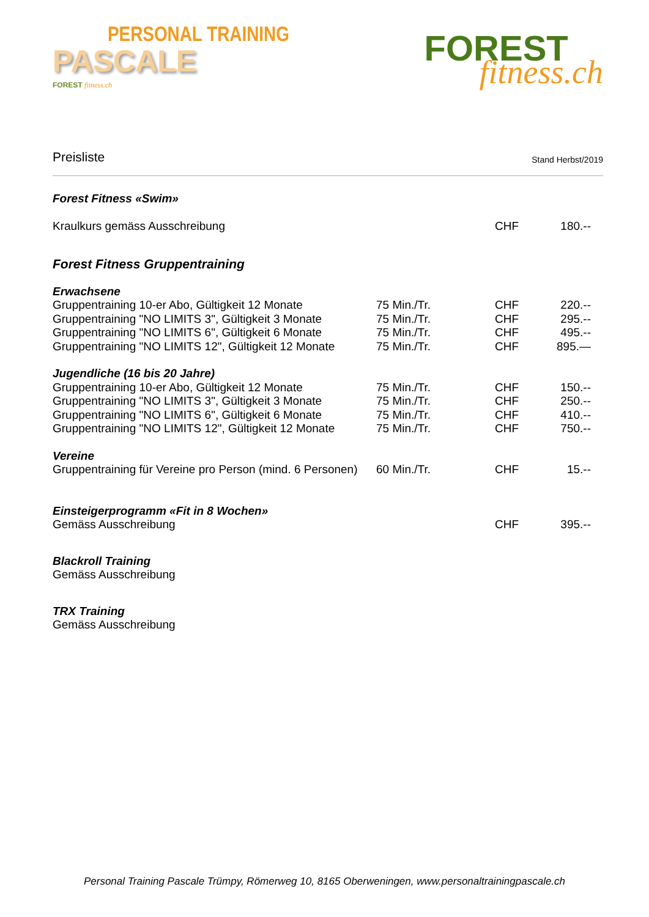PERSONAL TRAINING
PASCALE
FOREST fitness.ch
FOREST
fitness.ch
Preisliste Stand Herbst/2019
| Forest Fitness «Swim» | | | |
| Kraulkurs gemäss Ausschreibung | | CHF | 180.-- |
| Forest Fitness Gruppentraining | | | |
| Erwachsene | | | |
| Gruppentraining 10-er Abo, Gültigkeit 12 Monate | 75 Min./Tr. | CHF | 220.-- |
| Gruppentraining "NO LIMITS 3", Gültigkeit 3 Monate | 75 Min./Tr. | CHF | 295.-- |
| Gruppentraining "NO LIMITS 6", Gültigkeit 6 Monate | 75 Min./Tr. | CHF | 495.-- |
| Gruppentraining "NO LIMITS 12", Gültigkeit 12 Monate | 75 Min./Tr. | CHF | 895.— |
| Jugendliche (16 bis 20 Jahre) | | | |
| Gruppentraining 10-er Abo, Gültigkeit 12 Monate | 75 Min./Tr. | CHF | 150.-- |
| Gruppentraining "NO LIMITS 3", Gültigkeit 3 Monate | 75 Min./Tr. | CHF | 250.-- |
| Gruppentraining "NO LIMITS 6", Gültigkeit 6 Monate | 75 Min./Tr. | CHF | 410.-- |
| Gruppentraining "NO LIMITS 12", Gültigkeit 12 Monate | 75 Min./Tr. | CHF | 750.-- |
| Vereine | | | |
| Gruppentraining für Vereine pro Person (mind. 6 Personen) | 60 Min./Tr. | CHF | 15.-- |
| Einsteigerprogramm «Fit in 8 Wochen» | | | |
| Gemäss Ausschreibung | | CHF | 395.-- |
| Blackroll Training | | | |
| Gemäss Ausschreibung | | | |
| TRX Training | | | |
| Gemäss Ausschreibung | | | |
Personal Training Pascale Trümpy, Römerweg 10, 8165 Oberweningen, www.personaltrainingpascale.ch